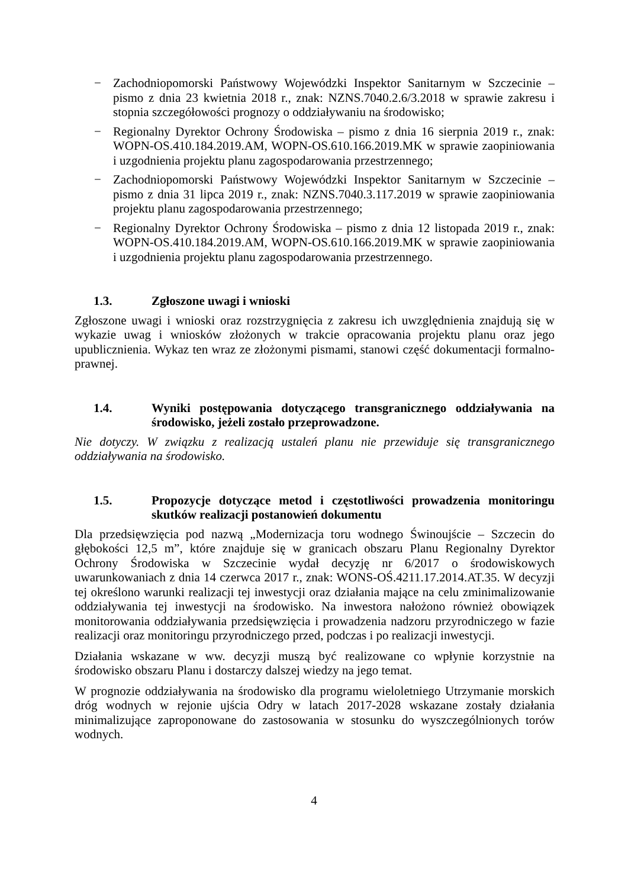− Zachodniopomorski Państwowy Wojewódzki Inspektor Sanitarnym w Szczecinie – pismo z dnia 23 kwietnia 2018 r., znak: NZNS.7040.2.6/3.2018 w sprawie zakresu i stopnia szczegółowości prognozy o oddziaływaniu na środowisko;
− Regionalny Dyrektor Ochrony Środowiska – pismo z dnia 16 sierpnia 2019 r., znak: WOPN-OS.410.184.2019.AM, WOPN-OS.610.166.2019.MK w sprawie zaopiniowania i uzgodnienia projektu planu zagospodarowania przestrzennego;
− Zachodniopomorski Państwowy Wojewódzki Inspektor Sanitarnym w Szczecinie – pismo z dnia 31 lipca 2019 r., znak: NZNS.7040.3.117.2019 w sprawie zaopiniowania projektu planu zagospodarowania przestrzennego;
− Regionalny Dyrektor Ochrony Środowiska – pismo z dnia 12 listopada 2019 r., znak: WOPN-OS.410.184.2019.AM, WOPN-OS.610.166.2019.MK w sprawie zaopiniowania i uzgodnienia projektu planu zagospodarowania przestrzennego.
1.3. Zgłoszone uwagi i wnioski
Zgłoszone uwagi i wnioski oraz rozstrzygnięcia z zakresu ich uwzględnienia znajdują się w wykazie uwag i wniosków złożonych w trakcie opracowania projektu planu oraz jego upublicznienia. Wykaz ten wraz ze złożonymi pismami, stanowi część dokumentacji formalno-prawnej.
1.4. Wyniki postępowania dotyczącego transgranicznego oddziaływania na środowisko, jeżeli zostało przeprowadzone.
Nie dotyczy. W związku z realizacją ustaleń planu nie przewiduje się transgranicznego oddziaływania na środowisko.
1.5. Propozycje dotyczące metod i częstotliwości prowadzenia monitoringu skutków realizacji postanowień dokumentu
Dla przedsięwzięcia pod nazwą „Modernizacja toru wodnego Świnoujście – Szczecin do głębokości 12,5 m”, które znajduje się w granicach obszaru Planu Regionalny Dyrektor Ochrony Środowiska w Szczecinie wydał decyzję nr 6/2017 o środowiskowych uwarunkowaniach z dnia 14 czerwca 2017 r., znak: WONS-OŚ.4211.17.2014.AT.35. W decyzji tej określono warunki realizacji tej inwestycji oraz działania mające na celu zminimalizowanie oddziaływania tej inwestycji na środowisko. Na inwestora nałożono również obowiązek monitorowania oddziaływania przedsięwzięcia i prowadzenia nadzoru przyrodniczego w fazie realizacji oraz monitoringu przyrodniczego przed, podczas i po realizacji inwestycji.
Działania wskazane w ww. decyzji muszą być realizowane co wpłynie korzystnie na środowisko obszaru Planu i dostarczy dalszej wiedzy na jego temat.
W prognozie oddziaływania na środowisko dla programu wieloletniego Utrzymanie morskich dróg wodnych w rejonie ujścia Odry w latach 2017-2028 wskazane zostały działania minimalizujące zaproponowane do zastosowania w stosunku do wyszczególnionych torów wodnych.
4